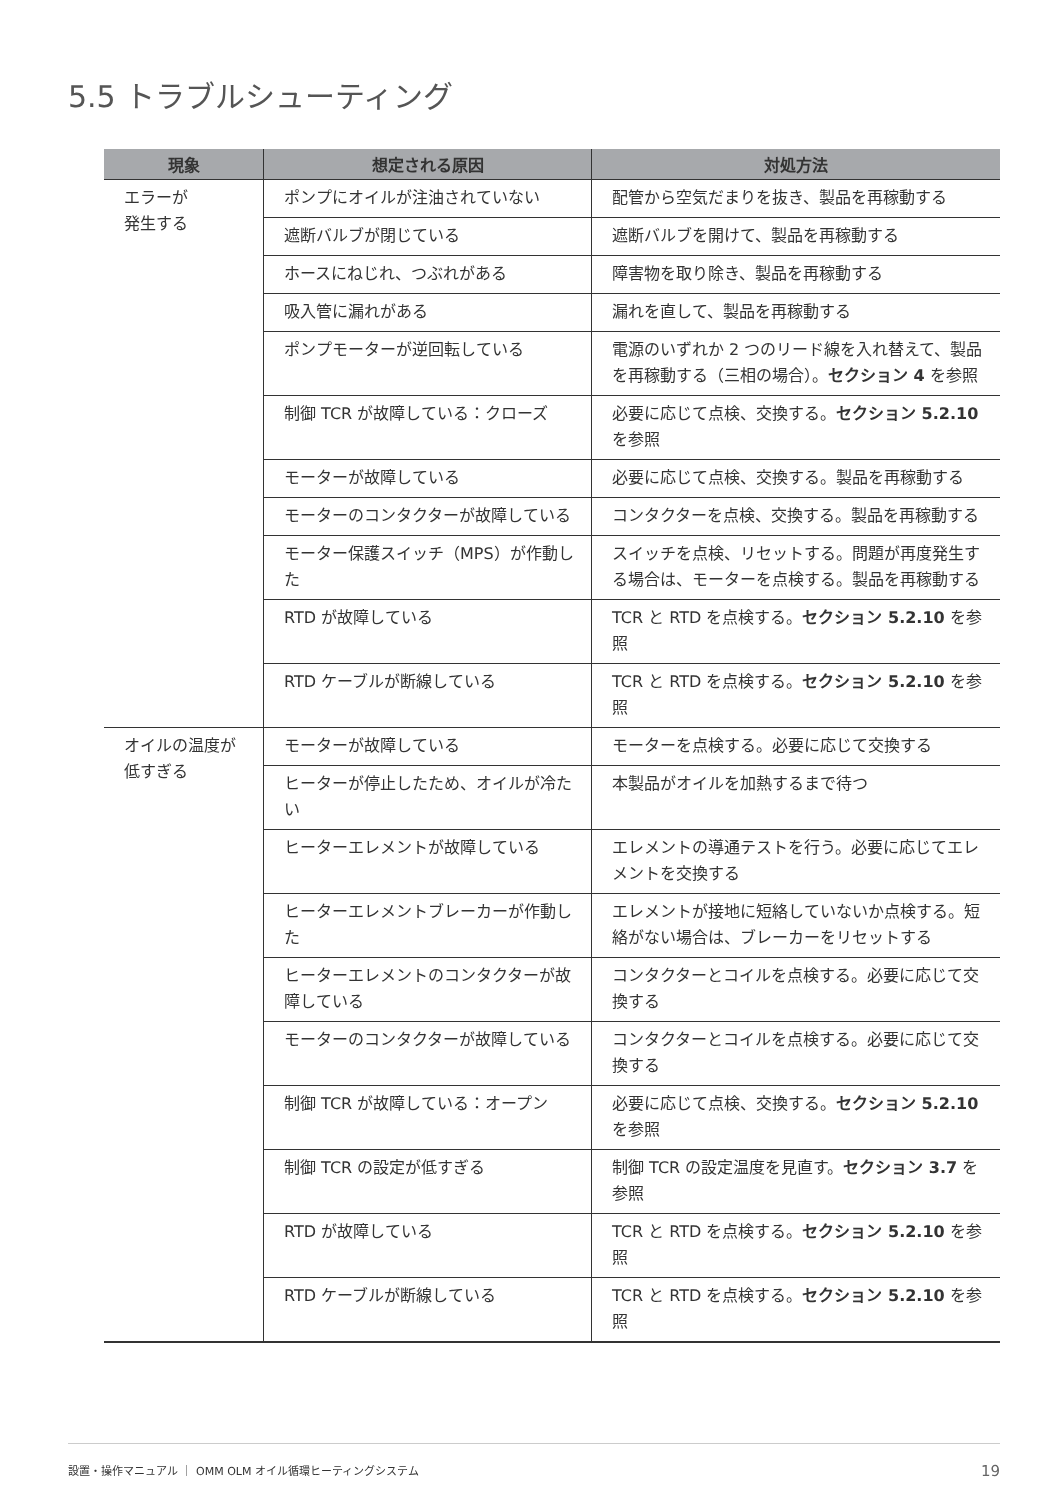5.5 トラブルシューティング
| 現象 | 想定される原因 | 対処方法 |
| --- | --- | --- |
| エラーが 発生する | ポンプにオイルが注油されていない | 配管から空気だまりを抜き、製品を再稼動する |
| | 遮断バルブが閉じている | 遮断バルブを開けて、製品を再稼動する |
| | ホースにねじれ、つぶれがある | 障害物を取り除き、製品を再稼動する |
| | 吸入管に漏れがある | 漏れを直して、製品を再稼動する |
| | ポンプモーターが逆回転している | 電源のいずれか 2 つのリード線を入れ替えて、製品を再稼動する（三相の場合）。 セクション 4 を参照 |
| | 制御 TCR が故障している：クローズ | 必要に応じて点検、交換する。 セクション 5.2.10 を参照 |
| | モーターが故障している | 必要に応じて点検、交換する。製品を再稼動する |
| | モーターのコンタクターが故障している | コンタクターを点検、交換する。製品を再稼動する |
| | モーター保護スイッチ（MPS）が作動した | スイッチを点検、リセットする。問題が再度発生する場合は、モーターを点検する。製品を再稼動する |
| | RTD が故障している | TCR と RTD を点検する。 セクション 5.2.10 を参照 |
| | RTD ケーブルが断線している | TCR と RTD を点検する。 セクション 5.2.10 を参照 |
| オイルの温度が 低すぎる | モーターが故障している | モーターを点検する。必要に応じて交換する |
| | ヒーターが停止したため、オイルが冷たい | 本製品がオイルを加熱するまで待つ |
| | ヒーターエレメントが故障している | エレメントの導通テストを行う。必要に応じてエレメントを交換する |
| | ヒーターエレメントブレーカーが作動した | エレメントが接地に短絡していないか点検する。短絡がない場合は、ブレーカーをリセットする |
| | ヒーターエレメントのコンタクターが故障している | コンタクターとコイルを点検する。必要に応じて交換する |
| | モーターのコンタクターが故障している | コンタクターとコイルを点検する。必要に応じて交換する |
| | 制御 TCR が故障している：オープン | 必要に応じて点検、交換する。 セクション 5.2.10 を参照 |
| | 制御 TCR の設定が低すぎる | 制御 TCR の設定温度を見直す。 セクション 3.7 を参照 |
| | RTD が故障している | TCR と RTD を点検する。 セクション 5.2.10 を参照 |
| | RTD ケーブルが断線している | TCR と RTD を点検する。 セクション 5.2.10 を参照 |
設置・操作マニュアル ｜ OMM OLM オイル循環ヒーティングシステム 19